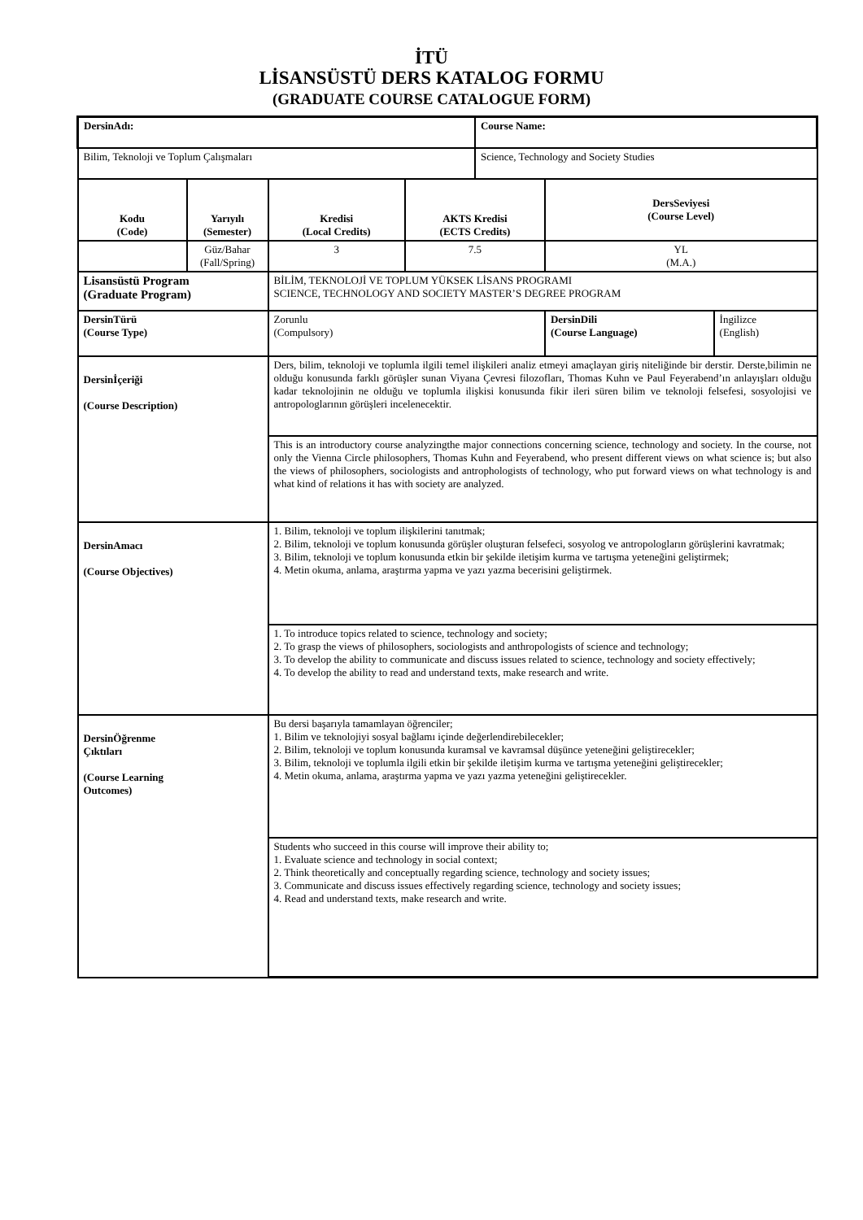İTÜ
LİSANSÜSTÜ DERS KATALOG FORMU
(GRADUATE COURSE CATALOGUE FORM)
| DersinAdı: | | | | Course Name: | | |
| Bilim, Teknoloji ve Toplum Çalışmaları | | | | Science, Technology and Society Studies | | |
| Kodu (Code) | Yarıyılı (Semester) | Kredisi (Local Credits) | AKTS Kredisi (ECTS Credits) | | DersSeviyesi (Course Level) | |
| | Güz/Bahar (Fall/Spring) | 3 | 7.5 | | YL (M.A.) | |
| Lisansüstü Program (Graduate Program) | | BİLİM, TEKNOLOJİ VE TOPLUM YÜKSEK LİSANS PROGRAMI SCIENCE, TECHNOLOGY AND SOCIETY MASTER’S DEGREE PROGRAM | | | | |
| DersinTürü (Course Type) | | Zorunlu (Compulsory) | | | DersinDili (Course Language) | İngilizce (English) |
| Dersinİçeriği (Course Description) | | Ders, bilim, teknoloji ve toplumla ilgili temel ilişkileri analiz etmeyi amaçlayan giriş niteliğinde bir derstir. Derste,bilimin ne olduğu konusunda farklı görüşler sunan Viyana Çevresi filozofları, Thomas Kuhn ve Paul Feyerabend’ın anlayışları olduğu kadar teknolojinin ne olduğu ve toplumla ilişkisi konusunda fikir ileri süren bilim ve teknoloji felsefesi, sosyolojisi ve antropologlarının görüşleri incelenecektir. | | | | |
| | | This is an introductory course analyzingthe major connections concerning science, technology and society. In the course, not only the Vienna Circle philosophers, Thomas Kuhn and Feyerabend, who present different views on what science is; but also the views of philosophers, sociologists and antrophologists of technology, who put forward views on what technology is and what kind of relations it has with society are analyzed. | | | | |
| DersinAmacı (Course Objectives) | | 1. Bilim, teknoloji ve toplum ilişkilerini tanıtmak; 2. Bilim, teknoloji ve toplum konusunda görüşler oluşturan felsefeci, sosyolog ve antropologların görüşlerini kavratmak; 3. Bilim, teknoloji ve toplum konusunda etkin bir şekilde iletişim kurma ve tartışma yeteneğini geliştirmek; 4. Metin okuma, anlama, araştırma yapma ve yazı yazma becerisini geliştirmek. | | | | |
| | | 1. To introduce topics related to science, technology and society; 2. To grasp the views of philosophers, sociologists and anthropologists of science and technology; 3. To develop the ability to communicate and discuss issues related to science, technology and society effectively; 4. To develop the ability to read and understand texts, make research and write. | | | | |
| DersinÖğrenme Çıktıları (Course Learning Outcomes) | | Bu dersi başarıyla tamamlayan öğrenciler; 1. Bilim ve teknolojiyi sosyal bağlamı içinde değerlendirebilecekler; 2. Bilim, teknoloji ve toplum konusunda kuramsal ve kavramsal düşünce yeteneğini geliştirecekler; 3. Bilim, teknoloji ve toplumla ilgili etkin bir şekilde iletişim kurma ve tartışma yeteneğini geliştirecekler; 4. Metin okuma, anlama, araştırma yapma ve yazı yazma yeteneğini geliştirecekler. | | | | |
| | | Students who succeed in this course will improve their ability to; 1. Evaluate science and technology in social context; 2. Think theoretically and conceptually regarding science, technology and society issues; 3. Communicate and discuss issues effectively regarding science, technology and society issues; 4. Read and understand texts, make research and write. | | | | |